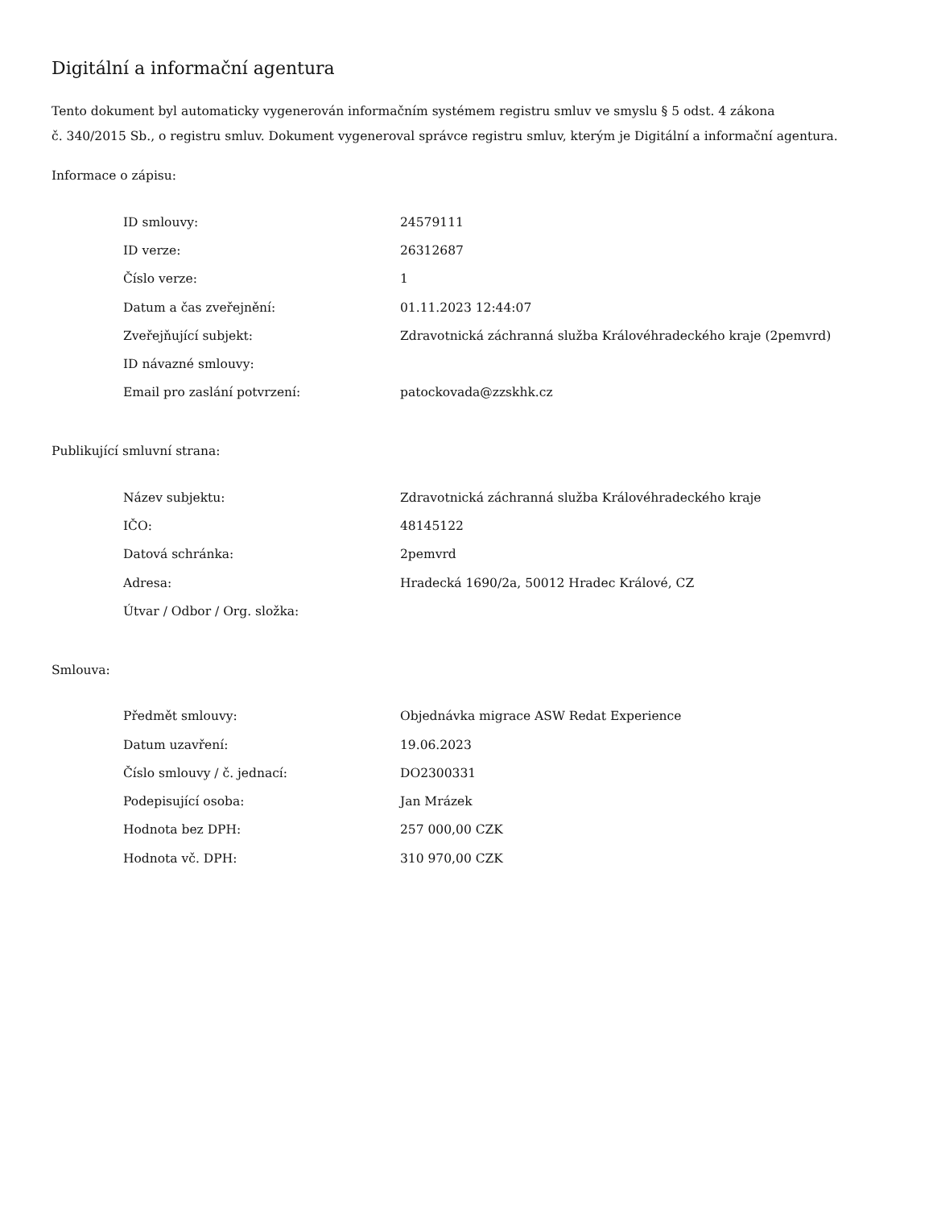Digitální a informační agentura
Tento dokument byl automaticky vygenerován informačním systémem registru smluv ve smyslu § 5 odst. 4 zákona
č. 340/2015 Sb., o registru smluv. Dokument vygeneroval správce registru smluv, kterým je Digitální a informační agentura.
Informace o zápisu:
| ID smlouvy: | 24579111 |
| ID verze: | 26312687 |
| Číslo verze: | 1 |
| Datum a čas zveřejnění: | 01.11.2023 12:44:07 |
| Zveřejňující subjekt: | Zdravotnická záchranná služba Královéhradeckého kraje (2pemvrd) |
| ID návazné smlouvy: | |
| Email pro zaslání potvrzení: | patockovada@zzskhk.cz |
Publikující smluvní strana:
| Název subjektu: | Zdravotnická záchranná služba Královéhradeckého kraje |
| IČO: | 48145122 |
| Datová schránka: | 2pemvrd |
| Adresa: | Hradecká 1690/2a, 50012 Hradec Králové, CZ |
| Útvar / Odbor / Org. složka: | |
Smlouva:
| Předmět smlouvy: | Objednávka migrace ASW Redat Experience |
| Datum uzavření: | 19.06.2023 |
| Číslo smlouvy / č. jednací: | DO2300331 |
| Podepisující osoba: | Jan Mrázek |
| Hodnota bez DPH: | 257 000,00 CZK |
| Hodnota vč. DPH: | 310 970,00 CZK |